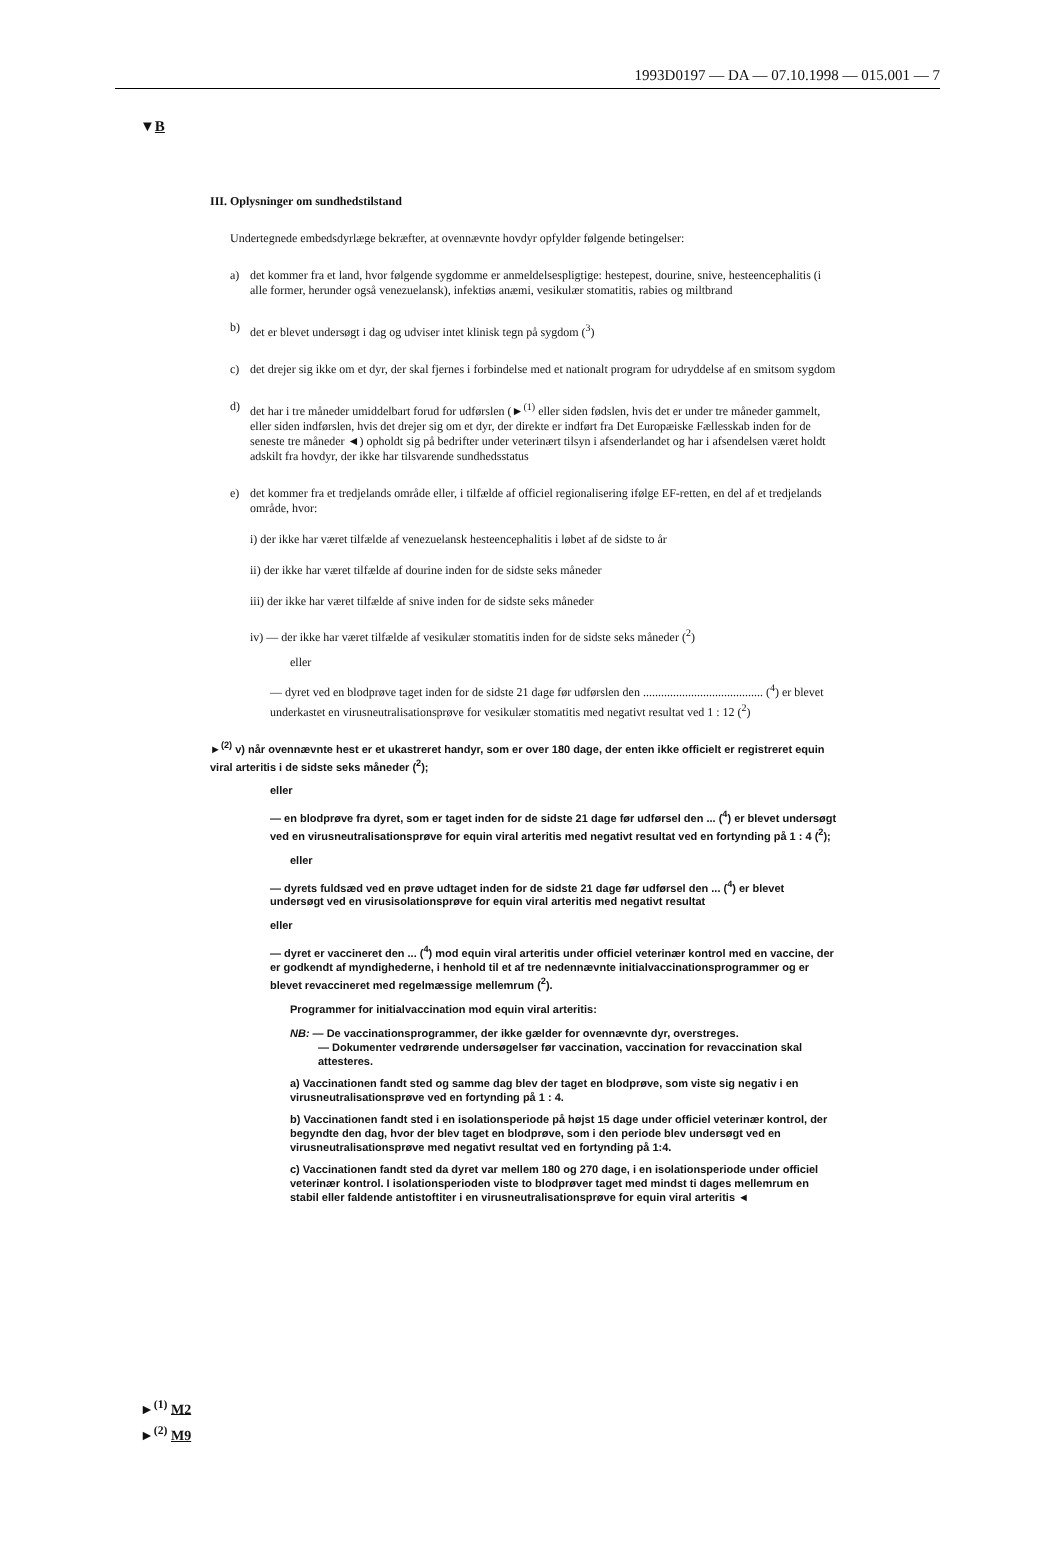1993D0197 — DA — 07.10.1998 — 015.001 — 7
▼B
III. Oplysninger om sundhedstilstand
Undertegnede embedsdyrlæge bekræfter, at ovennævnte hovdyr opfylder følgende betingelser:
a) det kommer fra et land, hvor følgende sygdomme er anmeldelsespligtige: hestepest, dourine, snive, hesteencephalitis (i alle former, herunder også venezuelansk), infektiøs anæmi, vesikulær stomatitis, rabies og miltbrand
b) det er blevet undersøgt i dag og udviser intet klinisk tegn på sygdom (<sup>3</sup>)
c) det drejer sig ikke om et dyr, der skal fjernes i forbindelse med et nationalt program for udryddelse af en smitsom sygdom
d) det har i tre måneder umiddelbart forud for udførslen (►<sup>(1)</sup> eller siden fødslen, hvis det er under tre måneder gammelt, eller siden indførslen, hvis det drejer sig om et dyr, der direkte er indført fra Det Europæiske Fællesskab inden for de seneste tre måneder ◄) opholdt sig på bedrifter under veterinært tilsyn i afsenderlandet og har i afsendelsen været holdt adskilt fra hovdyr, der ikke har tilsvarende sundhedsstatus
e) det kommer fra et tredjelands område eller, i tilfælde af officiel regionalisering ifølge EF-retten, en del af et tredjelands område, hvor:
i) der ikke har været tilfælde af venezuelansk hesteencephalitis i løbet af de sidste to år
ii) der ikke har været tilfælde af dourine inden for de sidste seks måneder
iii) der ikke har været tilfælde af snive inden for de sidste seks måneder
iv) — der ikke har været tilfælde af vesikulær stomatitis inden for de sidste seks måneder (<sup>2</sup>)
eller
— dyret ved en blodprøve taget inden for de sidste 21 dage før udførslen den ........................................ (<sup>4</sup>) er blevet underkastet en virusneutralisationsprøve for vesikulær stomatitis med negativt resultat ved 1 : 12 (<sup>2</sup>)
►<sup>(2)</sup> v) når ovennævnte hest er et ukastreret handyr, som er over 180 dage, der enten ikke officielt er registreret equin viral arteritis i de sidste seks måneder (<sup>2</sup>);
eller
— en blodprøve fra dyret, som er taget inden for de sidste 21 dage før udførsel den ... (<sup>4</sup>) er blevet undersøgt ved en virusneutralisationsprøve for equin viral arteritis med negativt resultat ved en fortynding på 1 : 4 (<sup>2</sup>);
eller
— dyrets fuldsæd ved en prøve udtaget inden for de sidste 21 dage før udførsel den ... (<sup>4</sup>) er blevet undersøgt ved en virusisolationsprøve for equin viral arteritis med negativt resultat
eller
— dyret er vaccineret den ... (<sup>4</sup>) mod equin viral arteritis under officiel veterinær kontrol med en vaccine, der er godkendt af myndighederne, i henhold til et af tre nedennævnte initialvaccinationsprogrammer og er blevet revaccineret med regelmæssige mellemrum (<sup>2</sup>).
Programmer for initialvaccination mod equin viral arteritis:
NB: — De vaccinationsprogrammer, der ikke gælder for ovennævnte dyr, overstreges.
— Dokumenter vedrørende undersøgelser før vaccination, vaccination for revaccination skal attesteres.
a) Vaccinationen fandt sted og samme dag blev der taget en blodprøve, som viste sig negativ i en virusneutralisationsprøve ved en fortynding på 1 : 4.
b) Vaccinationen fandt sted i en isolationsperiode på højst 15 dage under officiel veterinær kontrol, der begyndte den dag, hvor der blev taget en blodprøve, som i den periode blev undersøgt ved en virusneutralisationsprøve med negativt resultat ved en fortynding på 1:4.
c) Vaccinationen fandt sted da dyret var mellem 180 og 270 dage, i en isolationsperiode under officiel veterinær kontrol. I isolationsperioden viste to blodprøver taget med mindst ti dages mellemrum en stabil eller faldende antistoftiter i en virusneutralisationsprøve for equin viral arteritis ◄
►<sup>(1)</sup> M2
►<sup>(2)</sup> M9